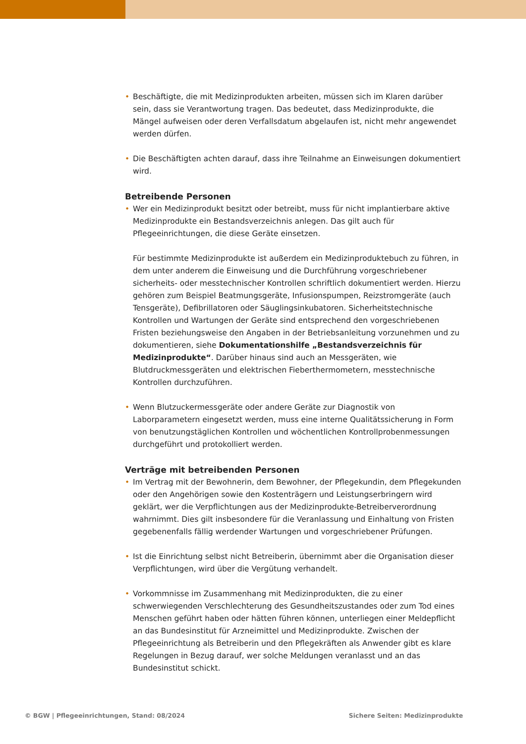• Beschäftigte, die mit Medizinprodukten arbeiten, müssen sich im Klaren darüber sein, dass sie Verantwortung tragen. Das bedeutet, dass Medizinprodukte, die Mängel aufweisen oder deren Verfallsdatum abgelaufen ist, nicht mehr angewendet werden dürfen.
• Die Beschäftigten achten darauf, dass ihre Teilnahme an Einweisungen dokumentiert wird.
Betreibende Personen
• Wer ein Medizinprodukt besitzt oder betreibt, muss für nicht implantierbare aktive Medizinprodukte ein Bestandsverzeichnis anlegen. Das gilt auch für Pflegeeinrichtungen, die diese Geräte einsetzen.
Für bestimmte Medizinprodukte ist außerdem ein Medizinproduktebuch zu führen, in dem unter anderem die Einweisung und die Durchführung vorgeschriebener sicherheits- oder messtechnischer Kontrollen schriftlich dokumentiert werden. Hierzu gehören zum Beispiel Beatmungsgeräte, Infusionspumpen, Reizstromgeräte (auch Tensgeräte), Defibrillatoren oder Säuglingsinkubatoren. Sicherheitstechnische Kontrollen und Wartungen der Geräte sind entsprechend den vorgeschriebenen Fristen beziehungsweise den Angaben in der Betriebsanleitung vorzunehmen und zu dokumentieren, siehe Dokumentationshilfe „Bestandsverzeichnis für Medizinprodukte“. Darüber hinaus sind auch an Messgeräten, wie Blutdruckmessgeräten und elektrischen Fieberthermometern, messtechnische Kontrollen durchzuführen.
• Wenn Blutzuckermessgeräte oder andere Geräte zur Diagnostik von Laborparametern eingesetzt werden, muss eine interne Qualitätssicherung in Form von benutzungstäglichen Kontrollen und wöchentlichen Kontrollprobenmessungen durchgeführt und protokolliert werden.
Verträge mit betreibenden Personen
• Im Vertrag mit der Bewohnerin, dem Bewohner, der Pflegekundin, dem Pflegekunden oder den Angehörigen sowie den Kostenträgern und Leistungserbringern wird geklärt, wer die Verpflichtungen aus der Medizinprodukte-Betreiberverordnung wahrnimmt. Dies gilt insbesondere für die Veranlassung und Einhaltung von Fristen gegebenenfalls fällig werdender Wartungen und vorgeschriebener Prüfungen.
• Ist die Einrichtung selbst nicht Betreiberin, übernimmt aber die Organisation dieser Verpflichtungen, wird über die Vergütung verhandelt.
• Vorkommnisse im Zusammenhang mit Medizinprodukten, die zu einer schwerwiegenden Verschlechterung des Gesundheitszustandes oder zum Tod eines Menschen geführt haben oder hätten führen können, unterliegen einer Meldepflicht an das Bundesinstitut für Arzneimittel und Medizinprodukte. Zwischen der Pflegeeinrichtung als Betreiberin und den Pflegekräften als Anwender gibt es klare Regelungen in Bezug darauf, wer solche Meldungen veranlasst und an das Bundesinstitut schickt.
© BGW | Pflegeeinrichtungen, Stand: 08/2024
Sichere Seiten: Medizinprodukte